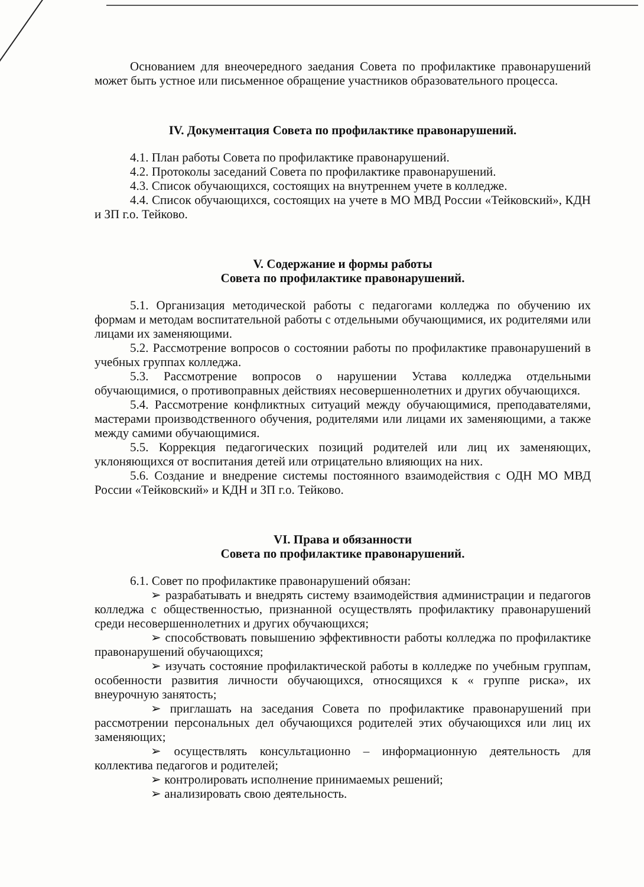Основанием для внеочередного заедания Совета по профилактике правонарушений может быть устное или письменное обращение участников образовательного процесса.
IV. Документация Совета по профилактике правонарушений.
4.1. План работы Совета по профилактике правонарушений.
4.2. Протоколы заседаний Совета по профилактике правонарушений.
4.3. Список обучающихся, состоящих на внутреннем учете в колледже.
4.4. Список обучающихся, состоящих на учете в МО МВД России «Тейковский», КДН и ЗП г.о. Тейково.
V. Содержание и формы работы
Совета по профилактике правонарушений.
5.1. Организация методической работы с педагогами колледжа по обучению их формам и методам воспитательной работы с отдельными обучающимися, их родителями или лицами их заменяющими.
5.2. Рассмотрение вопросов о состоянии работы по профилактике правонарушений в учебных группах колледжа.
5.3. Рассмотрение вопросов о нарушении Устава колледжа отдельными обучающимися, о противоправных действиях несовершеннолетних и других обучающихся.
5.4. Рассмотрение конфликтных ситуаций между обучающимися, преподавателями, мастерами производственного обучения, родителями или лицами их заменяющими, а также между самими обучающимися.
5.5. Коррекция педагогических позиций родителей или лиц их заменяющих, уклоняющихся от воспитания детей или отрицательно влияющих на них.
5.6. Создание и внедрение системы постоянного взаимодействия с ОДН МО МВД России «Тейковский» и КДН и ЗП г.о. Тейково.
VI. Права и обязанности
Совета по профилактике правонарушений.
6.1. Совет по профилактике правонарушений обязан:
➢ разрабатывать и внедрять систему взаимодействия администрации и педагогов колледжа с общественностью, признанной осуществлять профилактику правонарушений среди несовершеннолетних и других обучающихся;
➢ способствовать повышению эффективности работы колледжа по профилактике правонарушений обучающихся;
➢ изучать состояние профилактической работы в колледже по учебным группам, особенности развития личности обучающихся, относящихся к « группе риска», их внеурочную занятость;
➢ приглашать на заседания Совета по профилактике правонарушений при рассмотрении персональных дел обучающихся родителей этих обучающихся или лиц их заменяющих;
➢ осуществлять консультационно – информационную деятельность для коллектива педагогов и родителей;
➢ контролировать исполнение принимаемых решений;
➢ анализировать свою деятельность.